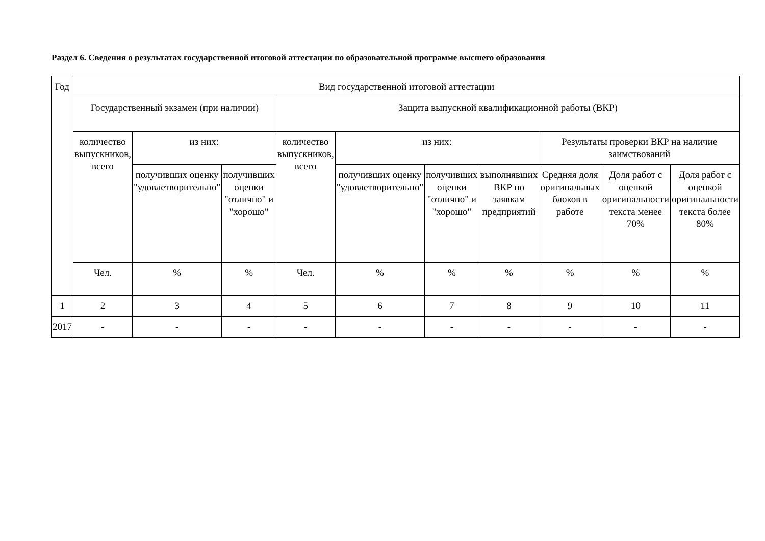Раздел 6. Сведения о результатах государственной итоговой аттестации по образовательной программе высшего образования
| Год | Вид государственной итоговой аттестации | | | | | | | | | |
| --- | --- | --- | --- | --- | --- | --- | --- | --- | --- | --- |
| | Государственный экзамен (при наличии) | | | Защита выпускной квалификационной работы (ВКР) | | | | | | |
| | количество выпускников, всего | из них: | | количество выпускников, всего | из них: | | | Результаты проверки ВКР на наличие заимствований | | |
| | | получивших оценку "удовлетворительно" | получивших оценки "отлично" и "хорошо" | | получивших оценку "удовлетворительно" | получивших оценки "отлично" и "хорошо" | выполнявших ВКР по заявкам предприятий | Средняя доля оригинальных блоков в работе | Доля работ с оценкой оригинальности текста менее 70% | Доля работ с оценкой оригинальности текста более 80% |
| | Чел. | % | % | Чел. | % | % | % | % | % | % |
| 1 | 2 | 3 | 4 | 5 | 6 | 7 | 8 | 9 | 10 | 11 |
| 2017 | - | - | - | - | - | - | - | - | - | - |